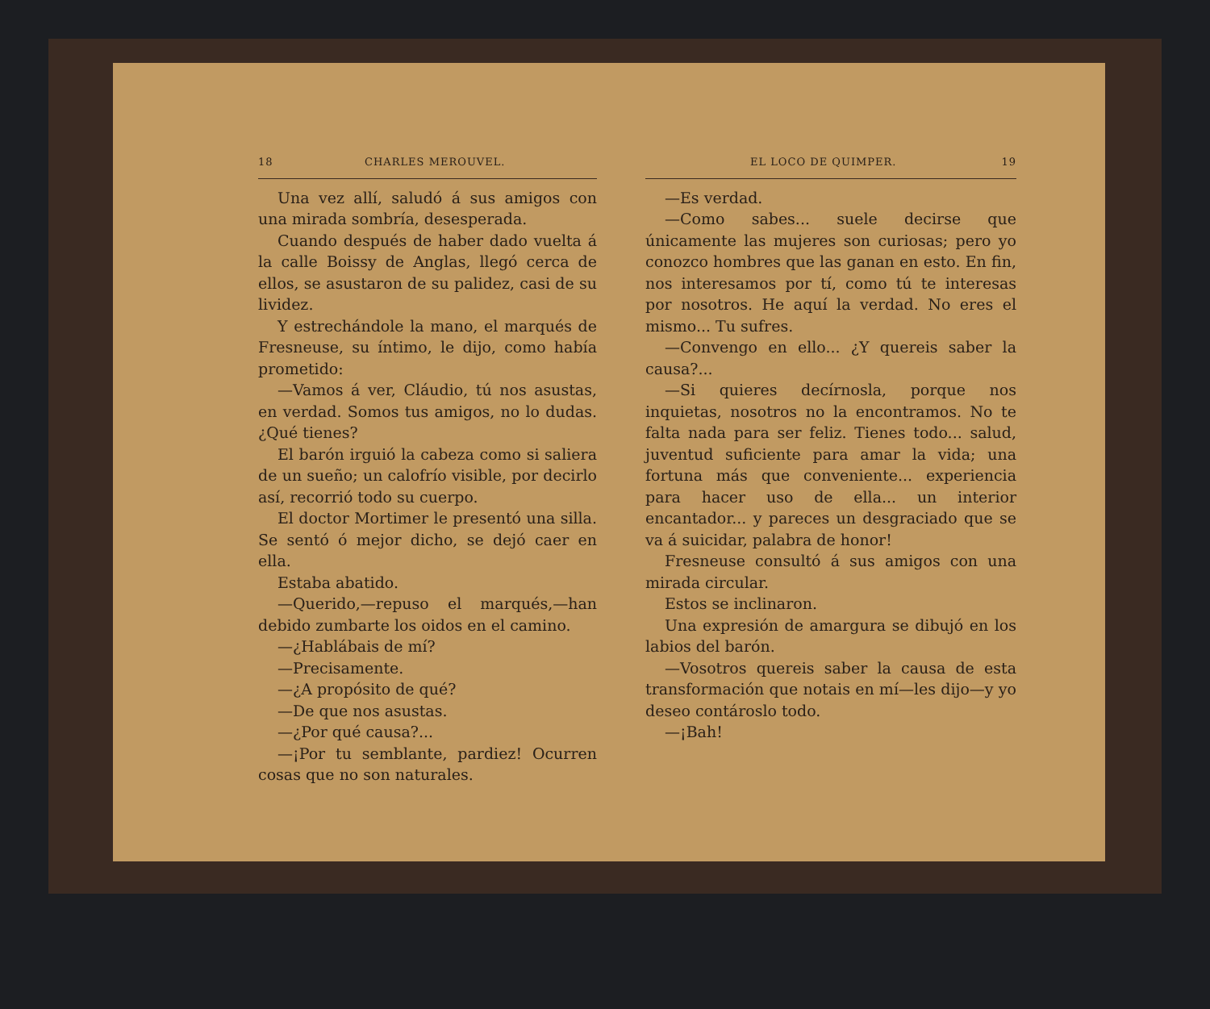18 CHARLES MEROUVEL.
Una vez allí, saludó á sus amigos con una mirada sombría, desesperada.
Cuando después de haber dado vuelta á la calle Boissy de Anglas, llegó cerca de ellos, se asustaron de su palidez, casi de su lividez.
Y estrechándole la mano, el marqués de Fresneuse, su íntimo, le dijo, como había prometido:
—Vamos á ver, Cláudio, tú nos asustas, en verdad. Somos tus amigos, no lo dudas. ¿Qué tienes?
El barón irguió la cabeza como si saliera de un sueño; un calofrío visible, por decirlo así, recorrió todo su cuerpo.
El doctor Mortimer le presentó una silla. Se sentó ó mejor dicho, se dejó caer en ella.
Estaba abatido.
—Querido,—repuso el marqués,—han debido zumbarte los oidos en el camino.
—¿Hablábais de mí?
—Precisamente.
—¿A propósito de qué?
—De que nos asustas.
—¿Por qué causa?...
—¡Por tu semblante, pardiez! Ocurren cosas que no son naturales.
EL LOCO DE QUIMPER. 19
—Es verdad.
—Como sabes... suele decirse que únicamente las mujeres son curiosas; pero yo conozco hombres que las ganan en esto. En fin, nos interesamos por tí, como tú te interesas por nosotros. He aquí la verdad. No eres el mismo... Tu sufres.
—Convengo en ello... ¿Y quereis saber la causa?...
—Si quieres decírnosla, porque nos inquietas, nosotros no la encontramos. No te falta nada para ser feliz. Tienes todo... salud, juventud suficiente para amar la vida; una fortuna más que conveniente... experiencia para hacer uso de ella... un interior encantador... y pareces un desgraciado que se va á suicidar, palabra de honor!
Fresneuse consultó á sus amigos con una mirada circular.
Estos se inclinaron.
Una expresión de amargura se dibujó en los labios del barón.
—Vosotros quereis saber la causa de esta transformación que notais en mí—les dijo—y yo deseo contároslo todo.
—¡Bah!